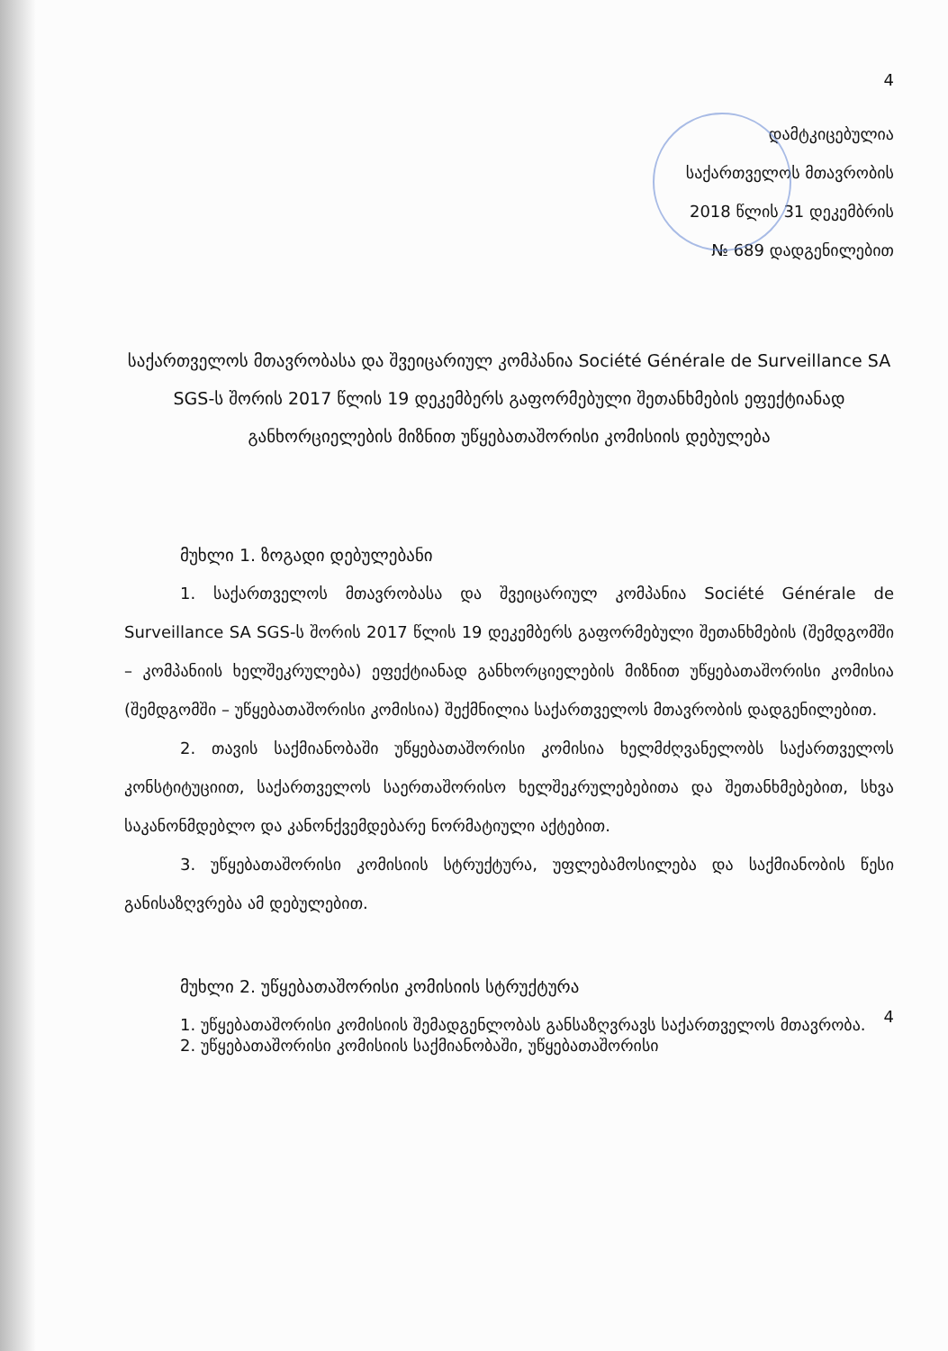4
დამტკიცებულია
საქართველოს მთავრობის
2018 წლის 31 დეკემბრის
№ 689 დადგენილებით
საქართველოს მთავრობასა და შვეიცარიულ კომპანია Société Générale de Surveillance SA SGS-ს შორის 2017 წლის 19 დეკემბერს გაფორმებული შეთანხმების ეფექტიანად განხორციელების მიზნით უწყებათაშორისი კომისიის დებულება
მუხლი 1. ზოგადი დებულებანი
1. საქართველოს მთავრობასა და შვეიცარიულ კომპანია Société Générale de Surveillance SA SGS-ს შორის 2017 წლის 19 დეკემბერს გაფორმებული შეთანხმების (შემდგომში – კომპანიის ხელშეკრულება) ეფექტიანად განხორციელების მიზნით უწყებათაშორისი კომისია (შემდგომში – უწყებათაშორისი კომისია) შექმნილია საქართველოს მთავრობის დადგენილებით.
2. თავის საქმიანობაში უწყებათაშორისი კომისია ხელმძღვანელობს საქართველოს კონსტიტუციით, საქართველოს საერთაშორისო ხელშეკრულებებითა და შეთანხმებებით, სხვა საკანონმდებლო და კანონქვემდებარე ნორმატიული აქტებით.
3. უწყებათაშორისი კომისიის სტრუქტურა, უფლებამოსილება და საქმიანობის წესი განისაზღვრება ამ დებულებით.
მუხლი 2. უწყებათაშორისი კომისიის სტრუქტურა
1. უწყებათაშორისი კომისიის შემადგენლობას განსაზღვრავს საქართველოს მთავრობა.
4
2. უწყებათაშორისი კომისიის საქმიანობაში, უწყებათაშორისი